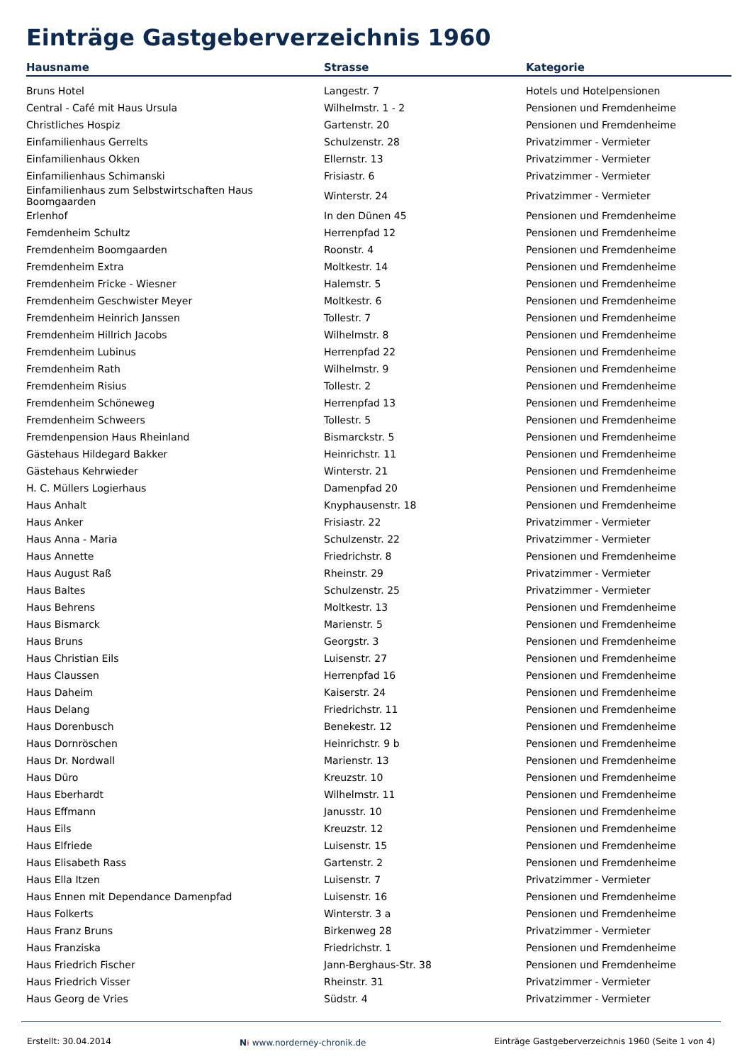Einträge Gastgeberverzeichnis 1960
| Hausname | Strasse | Kategorie |
| --- | --- | --- |
| Bruns Hotel | Langestr. 7 | Hotels und Hotelpensionen |
| Central - Café mit Haus Ursula | Wilhelmstr. 1 - 2 | Pensionen und Fremdenheime |
| Christliches Hospiz | Gartenstr. 20 | Pensionen und Fremdenheime |
| Einfamilienhaus Gerrelts | Schulzenstr. 28 | Privatzimmer - Vermieter |
| Einfamilienhaus Okken | Ellernstr. 13 | Privatzimmer - Vermieter |
| Einfamilienhaus Schimanski | Frisiastr. 6 | Privatzimmer - Vermieter |
| Einfamilienhaus zum Selbstwirtschaften Haus Boomgaarden | Winterstr. 24 | Privatzimmer - Vermieter |
| Erlenhof | In den Dünen 45 | Pensionen und Fremdenheime |
| Femdenheim Schultz | Herrenpfad 12 | Pensionen und Fremdenheime |
| Fremdenheim Boomgaarden | Roonstr. 4 | Pensionen und Fremdenheime |
| Fremdenheim Extra | Moltkestr. 14 | Pensionen und Fremdenheime |
| Fremdenheim Fricke - Wiesner | Halemstr. 5 | Pensionen und Fremdenheime |
| Fremdenheim Geschwister Meyer | Moltkestr. 6 | Pensionen und Fremdenheime |
| Fremdenheim Heinrich Janssen | Tollestr. 7 | Pensionen und Fremdenheime |
| Fremdenheim Hillrich Jacobs | Wilhelmstr. 8 | Pensionen und Fremdenheime |
| Fremdenheim Lubinus | Herrenpfad 22 | Pensionen und Fremdenheime |
| Fremdenheim Rath | Wilhelmstr. 9 | Pensionen und Fremdenheime |
| Fremdenheim Risius | Tollestr. 2 | Pensionen und Fremdenheime |
| Fremdenheim Schöneweg | Herrenpfad 13 | Pensionen und Fremdenheime |
| Fremdenheim Schweers | Tollestr. 5 | Pensionen und Fremdenheime |
| Fremdenpension Haus Rheinland | Bismarckstr. 5 | Pensionen und Fremdenheime |
| Gästehaus Hildegard Bakker | Heinrichstr. 11 | Pensionen und Fremdenheime |
| Gästehaus Kehrwieder | Winterstr. 21 | Pensionen und Fremdenheime |
| H. C. Müllers Logierhaus | Damenpfad 20 | Pensionen und Fremdenheime |
| Haus Anhalt | Knyphausenstr. 18 | Pensionen und Fremdenheime |
| Haus Anker | Frisiastr. 22 | Privatzimmer - Vermieter |
| Haus Anna - Maria | Schulzenstr. 22 | Privatzimmer - Vermieter |
| Haus Annette | Friedrichstr. 8 | Pensionen und Fremdenheime |
| Haus August Raß | Rheinstr. 29 | Privatzimmer - Vermieter |
| Haus Baltes | Schulzenstr. 25 | Privatzimmer - Vermieter |
| Haus Behrens | Moltkestr. 13 | Pensionen und Fremdenheime |
| Haus Bismarck | Marienstr. 5 | Pensionen und Fremdenheime |
| Haus Bruns | Georgstr. 3 | Pensionen und Fremdenheime |
| Haus Christian Eils | Luisenstr. 27 | Pensionen und Fremdenheime |
| Haus Claussen | Herrenpfad 16 | Pensionen und Fremdenheime |
| Haus Daheim | Kaiserstr. 24 | Pensionen und Fremdenheime |
| Haus Delang | Friedrichstr. 11 | Pensionen und Fremdenheime |
| Haus Dorenbusch | Benekestr. 12 | Pensionen und Fremdenheime |
| Haus Dornröschen | Heinrichstr. 9 b | Pensionen und Fremdenheime |
| Haus Dr. Nordwall | Marienstr. 13 | Pensionen und Fremdenheime |
| Haus Düro | Kreuzstr. 10 | Pensionen und Fremdenheime |
| Haus Eberhardt | Wilhelmstr. 11 | Pensionen und Fremdenheime |
| Haus Effmann | Janusstr. 10 | Pensionen und Fremdenheime |
| Haus Eils | Kreuzstr. 12 | Pensionen und Fremdenheime |
| Haus Elfriede | Luisenstr. 15 | Pensionen und Fremdenheime |
| Haus Elisabeth Rass | Gartenstr. 2 | Pensionen und Fremdenheime |
| Haus Ella Itzen | Luisenstr. 7 | Privatzimmer - Vermieter |
| Haus Ennen mit Dependance Damenpfad | Luisenstr. 16 | Pensionen und Fremdenheime |
| Haus Folkerts | Winterstr. 3 a | Pensionen und Fremdenheime |
| Haus Franz Bruns | Birkenweg 28 | Privatzimmer - Vermieter |
| Haus Franziska | Friedrichstr. 1 | Pensionen und Fremdenheime |
| Haus Friedrich Fischer | Jann-Berghaus-Str. 38 | Pensionen und Fremdenheime |
| Haus Friedrich Visser | Rheinstr. 31 | Privatzimmer - Vermieter |
| Haus Georg de Vries | Südstr. 4 | Privatzimmer - Vermieter |
Erstellt: 30.04.2014 N⍿ www.norderney-chronik.de Einträge Gastgeberverzeichnis 1960 (Seite 1 von 4)